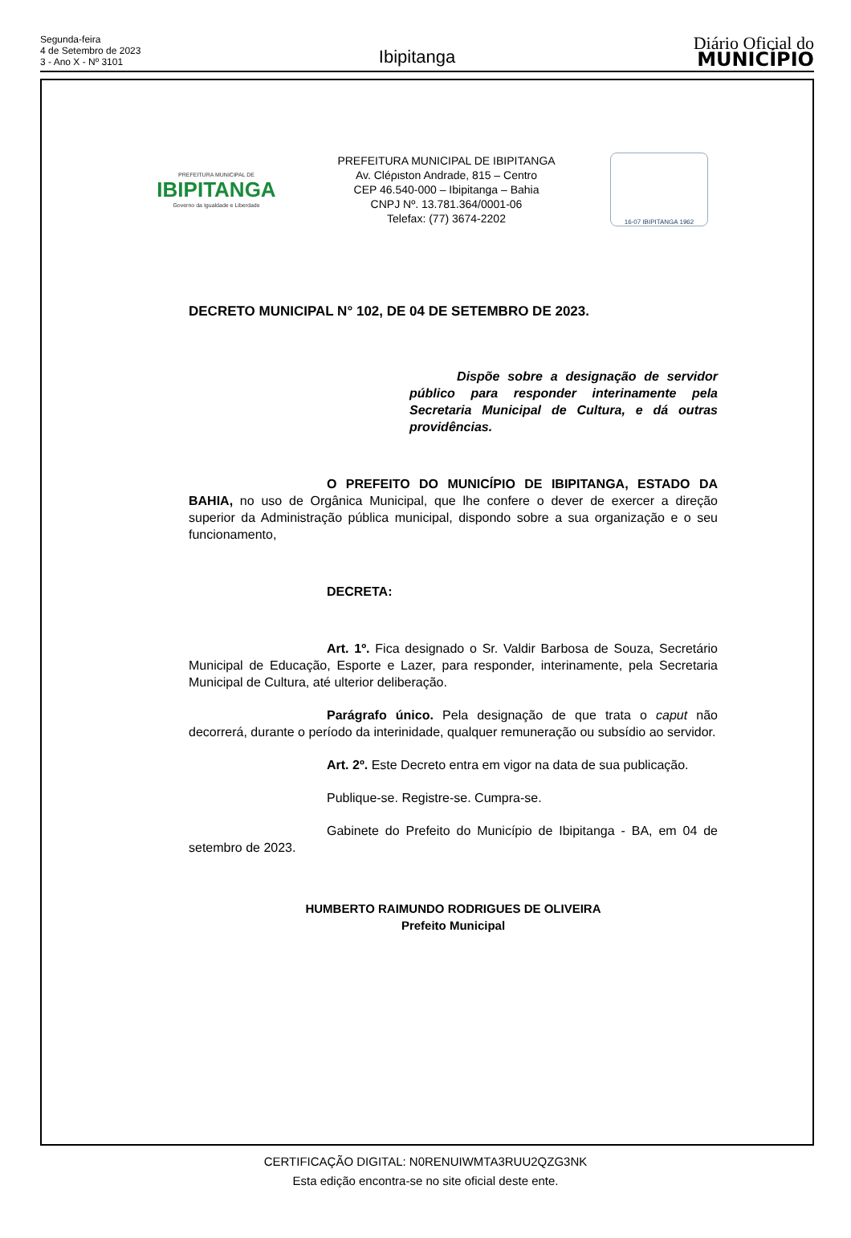Segunda-feira
4 de Setembro de 2023
3 - Ano X - Nº 3101
Ibipitanga
Diário Oficial do
MUNICÍPIO
PREFEITURA MUNICIPAL DE
IBIPITANGA
Governo da Igualdade e Liberdade
PREFEITURA MUNICIPAL DE IBIPITANGA
Av. Cléριston Andrade, 815 – Centro
CEP 46.540-000 – Ibipitanga – Bahia
CNPJ Nº. 13.781.364/0001-06
Telefax: (77) 3674-2202
16-07 IBIPITANGA 1962
DECRETO MUNICIPAL N° 102, DE 04 DE SETEMBRO DE 2023.
Dispõe sobre a designação de servidor público para responder interinamente pela Secretaria Municipal de Cultura, e dá outras providências.
O PREFEITO DO MUNICÍPIO DE IBIPITANGA, ESTADO DA BAHIA, no uso de Orgânica Municipal, que lhe confere o dever de exercer a direção superior da Administração pública municipal, dispondo sobre a sua organização e o seu funcionamento,
DECRETA:
Art. 1º. Fica designado o Sr. Valdir Barbosa de Souza, Secretário Municipal de Educação, Esporte e Lazer, para responder, interinamente, pela Secretaria Municipal de Cultura, até ulterior deliberação.
Parágrafo único. Pela designação de que trata o caput não decorrerá, durante o período da interinidade, qualquer remuneração ou subsídio ao servidor.
Art. 2º. Este Decreto entra em vigor na data de sua publicação.
Publique-se. Registre-se. Cumpra-se.
Gabinete do Prefeito do Município de Ibipitanga - BA, em 04 de setembro de 2023.
HUMBERTO RAIMUNDO RODRIGUES DE OLIVEIRA
Prefeito Municipal
CERTIFICAÇÃO DIGITAL: N0RENUIWMTA3RUU2QZG3NK
Esta edição encontra-se no site oficial deste ente.